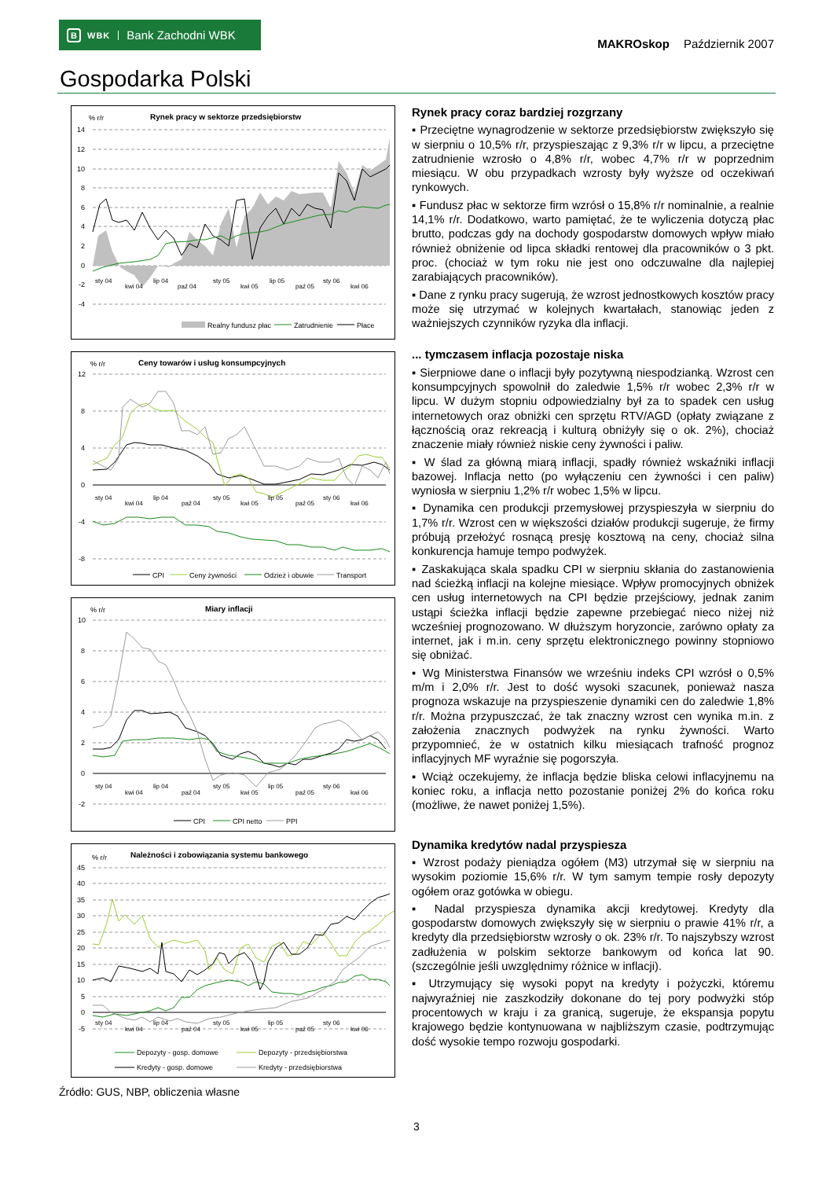B WBK Bank Zachodni WBK
MAKROskop Październik 2007
Gospodarka Polski
% r/r
Rynek pracy w sektorze przedsiębiorstw
14
12
10
8
6
4
2
0
-2
-4
sty 04
kwi 04
lip 04
paź 04
sty 05
kwi 05
lip 05
paź 05
sty 06
kwi 06
Realny fundusz płac
Zatrudnienie
Płace
% r/r
Ceny towarów i usług konsumpcyjnych
12
8
4
0
-4
-8
sty 04
kwi 04
lip 04
paź 04
sty 05
kwi 05
lip 05
paź 05
sty 06
kwi 06
CPI
Ceny żywności
Odzież i obuwie
Transport
% r/r
Miary inflacji
10
8
6
4
2
0
-2
sty 04
kwi 04
lip 04
paź 04
sty 05
kwi 05
lip 05
paź 05
sty 06
kwi 06
CPI
CPI netto
PPI
% r/r
Należności i zobowiązania systemu bankowego
45
40
35
30
25
20
15
10
5
0
-5
sty 04
kwi 04
lip 04
paź 04
sty 05
kwi 05
lip 05
paź 05
sty 06
kwi 06
Depozyty - gosp. domowe
Depozyty - przedsiębiorstwa
Kredyty - gosp. domowe
Kredyty - przedsiębiorstwa
Źródło: GUS, NBP, obliczenia własne
Rynek pracy coraz bardziej rozgrzany
▪ Przeciętne wynagrodzenie w sektorze przedsiębiorstw zwiększyło się w sierpniu o 10,5% r/r, przyspieszając z 9,3% r/r w lipcu, a przeciętne zatrudnienie wzrosło o 4,8% r/r, wobec 4,7% r/r w poprzednim miesiącu. W obu przypadkach wzrosty były wyższe od oczekiwań rynkowych.
▪ Fundusz płac w sektorze firm wzrósł o 15,8% r/r nominalnie, a realnie 14,1% r/r. Dodatkowo, warto pamiętać, że te wyliczenia dotyczą płac brutto, podczas gdy na dochody gospodarstw domowych wpływ miało również obniżenie od lipca składki rentowej dla pracowników o 3 pkt. proc. (chociaż w tym roku nie jest ono odczuwalne dla najlepiej zarabiających pracowników).
▪ Dane z rynku pracy sugerują, że wzrost jednostkowych kosztów pracy może się utrzymać w kolejnych kwartałach, stanowiąc jeden z ważniejszych czynników ryzyka dla inflacji.
... tymczasem inflacja pozostaje niska
▪ Sierpniowe dane o inflacji były pozytywną niespodzianką. Wzrost cen konsumpcyjnych spowolnił do zaledwie 1,5% r/r wobec 2,3% r/r w lipcu. W dużym stopniu odpowiedzialny był za to spadek cen usług internetowych oraz obniżki cen sprzętu RTV/AGD (opłaty związane z łącznością oraz rekreacją i kulturą obniżyły się o ok. 2%), chociaż znaczenie miały również niskie ceny żywności i paliw.
▪ W ślad za główną miarą inflacji, spadły również wskaźniki inflacji bazowej. Inflacja netto (po wyłączeniu cen żywności i cen paliw) wyniosła w sierpniu 1,2% r/r wobec 1,5% w lipcu.
▪ Dynamika cen produkcji przemysłowej przyspieszyła w sierpniu do 1,7% r/r. Wzrost cen w większości działów produkcji sugeruje, że firmy próbują przełożyć rosnącą presję kosztową na ceny, chociaż silna konkurencja hamuje tempo podwyżek.
▪ Zaskakująca skala spadku CPI w sierpniu skłania do zastanowienia nad ścieżką inflacji na kolejne miesiące. Wpływ promocyjnych obniżek cen usług internetowych na CPI będzie przejściowy, jednak zanim ustąpi ścieżka inflacji będzie zapewne przebiegać nieco niżej niż wcześniej prognozowano. W dłuższym horyzoncie, zarówno opłaty za internet, jak i m.in. ceny sprzętu elektronicznego powinny stopniowo się obniżać.
▪ Wg Ministerstwa Finansów we wrześniu indeks CPI wzrósł o 0,5% m/m i 2,0% r/r. Jest to dość wysoki szacunek, ponieważ nasza prognoza wskazuje na przyspieszenie dynamiki cen do zaledwie 1,8% r/r. Można przypuszczać, że tak znaczny wzrost cen wynika m.in. z założenia znacznych podwyżek na rynku żywności. Warto przypomnieć, że w ostatnich kilku miesiącach trafność prognoz inflacyjnych MF wyraźnie się pogorszyła.
▪ Wciąż oczekujemy, że inflacja będzie bliska celowi inflacyjnemu na koniec roku, a inflacja netto pozostanie poniżej 2% do końca roku (możliwe, że nawet poniżej 1,5%).
Dynamika kredytów nadal przyspiesza
▪ Wzrost podaży pieniądza ogółem (M3) utrzymał się w sierpniu na wysokim poziomie 15,6% r/r. W tym samym tempie rosły depozyty ogółem oraz gotówka w obiegu.
▪ Nadal przyspiesza dynamika akcji kredytowej. Kredyty dla gospodarstw domowych zwiększyły się w sierpniu o prawie 41% r/r, a kredyty dla przedsiębiorstw wzrosły o ok. 23% r/r. To najszybszy wzrost zadłużenia w polskim sektorze bankowym od końca lat 90. (szczególnie jeśli uwzględnimy różnice w inflacji).
▪ Utrzymujący się wysoki popyt na kredyty i pożyczki, któremu najwyraźniej nie zaszkodziły dokonane do tej pory podwyżki stóp procentowych w kraju i za granicą, sugeruje, że ekspansja popytu krajowego będzie kontynuowana w najbliższym czasie, podtrzymując dość wysokie tempo rozwoju gospodarki.
3